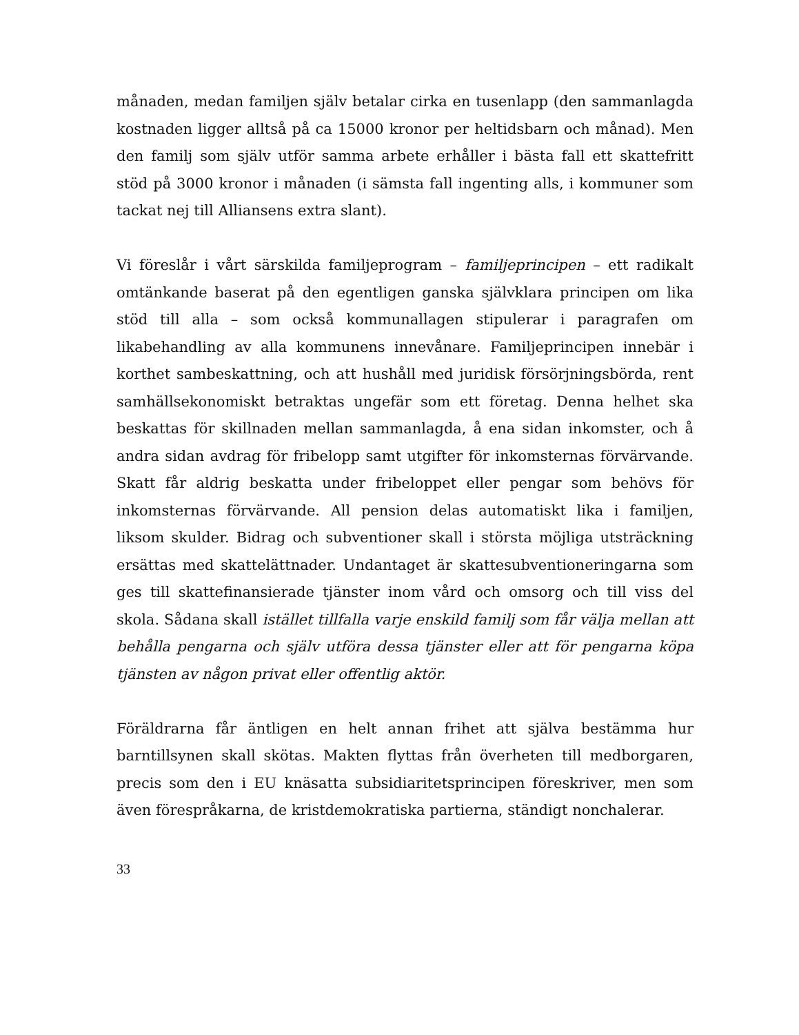månaden, medan familjen själv betalar cirka en tusenlapp (den sammanlagda kostnaden ligger alltså på ca 15000 kronor per heltidsbarn och månad). Men den familj som själv utför samma arbete erhåller i bästa fall ett skattefritt stöd på 3000 kronor i månaden (i sämsta fall ingenting alls, i kommuner som tackat nej till Alliansens extra slant).
Vi föreslår i vårt särskilda familjeprogram – familjeprincipen – ett radikalt omtänkande baserat på den egentligen ganska självklara principen om lika stöd till alla – som också kommunallagen stipulerar i paragrafen om likabehandling av alla kommunens innevånare. Familjeprincipen innebär i korthet sambeskattning, och att hushåll med juridisk försörjningsbörda, rent samhällsekonomiskt betraktas ungefär som ett företag. Denna helhet ska beskattas för skillnaden mellan sammanlagda, å ena sidan inkomster, och å andra sidan avdrag för fribelopp samt utgifter för inkomsternas förvärvande. Skatt får aldrig beskatta under fribeloppet eller pengar som behövs för inkomsternas förvärvande. All pension delas automatiskt lika i familjen, liksom skulder. Bidrag och subventioner skall i största möjliga utsträckning ersättas med skattelättnader. Undantaget är skattesubventioneringarna som ges till skattefinansierade tjänster inom vård och omsorg och till viss del skola. Sådana skall istället tillfalla varje enskild familj som får välja mellan att behålla pengarna och själv utföra dessa tjänster eller att för pengarna köpa tjänsten av någon privat eller offentlig aktör.
Föräldrarna får äntligen en helt annan frihet att själva bestämma hur barntillsynen skall skötas. Makten flyttas från överheten till medborgaren, precis som den i EU knäsatta subsidiaritetsprincipen föreskriver, men som även förespråkarna, de kristdemokratiska partierna, ständigt nonchalerar.
33